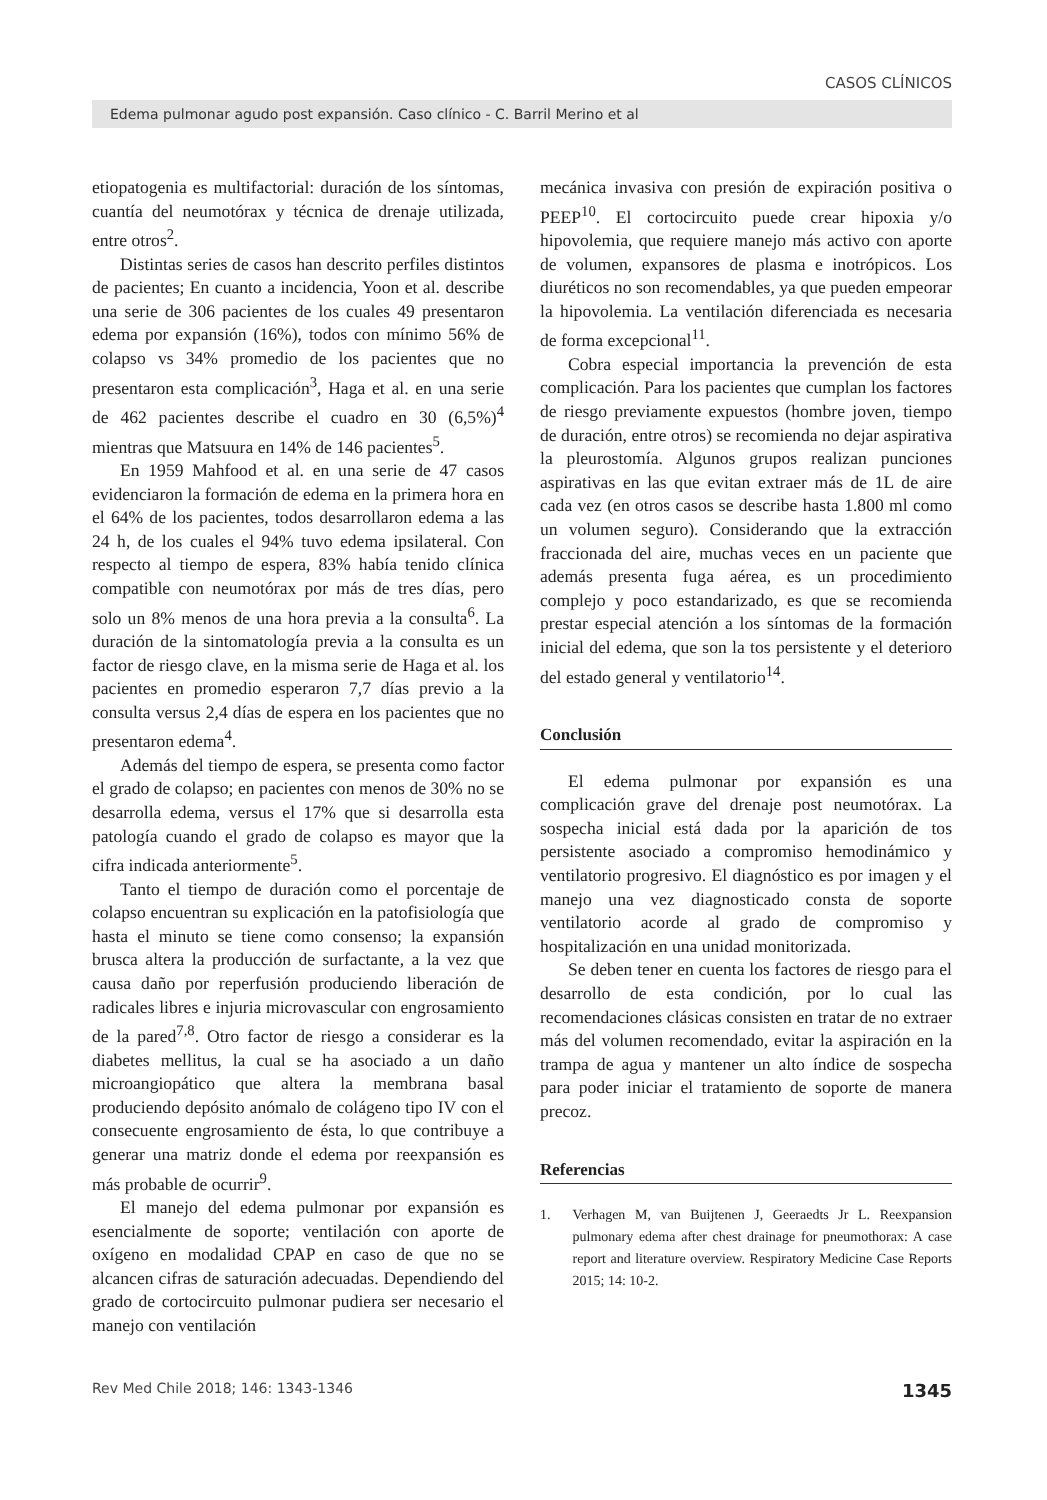CASOS CLÍNICOS
Edema pulmonar agudo post expansión. Caso clínico - C. Barril Merino et al
etiopatogenia es multifactorial: duración de los síntomas, cuantía del neumotórax y técnica de drenaje utilizada, entre otros<sup>2</sup>.
Distintas series de casos han descrito perfiles distintos de pacientes; En cuanto a incidencia, Yoon et al. describe una serie de 306 pacientes de los cuales 49 presentaron edema por expansión (16%), todos con mínimo 56% de colapso vs 34% promedio de los pacientes que no presentaron esta complicación<sup>3</sup>, Haga et al. en una serie de 462 pacientes describe el cuadro en 30 (6,5%)<sup>4</sup> mientras que Matsuura en 14% de 146 pacientes<sup>5</sup>.
En 1959 Mahfood et al. en una serie de 47 casos evidenciaron la formación de edema en la primera hora en el 64% de los pacientes, todos desarrollaron edema a las 24 h, de los cuales el 94% tuvo edema ipsilateral. Con respecto al tiempo de espera, 83% había tenido clínica compatible con neumotórax por más de tres días, pero solo un 8% menos de una hora previa a la consulta<sup>6</sup>. La duración de la sintomatología previa a la consulta es un factor de riesgo clave, en la misma serie de Haga et al. los pacientes en promedio esperaron 7,7 días previo a la consulta versus 2,4 días de espera en los pacientes que no presentaron edema<sup>4</sup>.
Además del tiempo de espera, se presenta como factor el grado de colapso; en pacientes con menos de 30% no se desarrolla edema, versus el 17% que si desarrolla esta patología cuando el grado de colapso es mayor que la cifra indicada anteriormente<sup>5</sup>.
Tanto el tiempo de duración como el porcentaje de colapso encuentran su explicación en la patofisiología que hasta el minuto se tiene como consenso; la expansión brusca altera la producción de surfactante, a la vez que causa daño por reperfusión produciendo liberación de radicales libres e injuria microvascular con engrosamiento de la pared<sup>7,8</sup>. Otro factor de riesgo a considerar es la diabetes mellitus, la cual se ha asociado a un daño microangiopático que altera la membrana basal produciendo depósito anómalo de colágeno tipo IV con el consecuente engrosamiento de ésta, lo que contribuye a generar una matriz donde el edema por reexpansión es más probable de ocurrir<sup>9</sup>.
El manejo del edema pulmonar por expansión es esencialmente de soporte; ventilación con aporte de oxígeno en modalidad CPAP en caso de que no se alcancen cifras de saturación adecuadas. Dependiendo del grado de cortocircuito pulmonar pudiera ser necesario el manejo con ventilación
mecánica invasiva con presión de expiración positiva o PEEP<sup>10</sup>. El cortocircuito puede crear hipoxia y/o hipovolemia, que requiere manejo más activo con aporte de volumen, expansores de plasma e inotrópicos. Los diuréticos no son recomendables, ya que pueden empeorar la hipovolemia. La ventilación diferenciada es necesaria de forma excepcional<sup>11</sup>.
Cobra especial importancia la prevención de esta complicación. Para los pacientes que cumplan los factores de riesgo previamente expuestos (hombre joven, tiempo de duración, entre otros) se recomienda no dejar aspirativa la pleurostomía. Algunos grupos realizan punciones aspirativas en las que evitan extraer más de 1L de aire cada vez (en otros casos se describe hasta 1.800 ml como un volumen seguro). Considerando que la extracción fraccionada del aire, muchas veces en un paciente que además presenta fuga aérea, es un procedimiento complejo y poco estandarizado, es que se recomienda prestar especial atención a los síntomas de la formación inicial del edema, que son la tos persistente y el deterioro del estado general y ventilatorio<sup>14</sup>.
Conclusión
El edema pulmonar por expansión es una complicación grave del drenaje post neumotórax. La sospecha inicial está dada por la aparición de tos persistente asociado a compromiso hemodinámico y ventilatorio progresivo. El diagnóstico es por imagen y el manejo una vez diagnosticado consta de soporte ventilatorio acorde al grado de compromiso y hospitalización en una unidad monitorizada.
Se deben tener en cuenta los factores de riesgo para el desarrollo de esta condición, por lo cual las recomendaciones clásicas consisten en tratar de no extraer más del volumen recomendado, evitar la aspiración en la trampa de agua y mantener un alto índice de sospecha para poder iniciar el tratamiento de soporte de manera precoz.
Referencias
1. Verhagen M, van Buijtenen J, Geeraedts Jr L. Reexpansion pulmonary edema after chest drainage for pneumothorax: A case report and literature overview. Respiratory Medicine Case Reports 2015; 14: 10-2.
Rev Med Chile 2018; 146: 1343-1346 1345